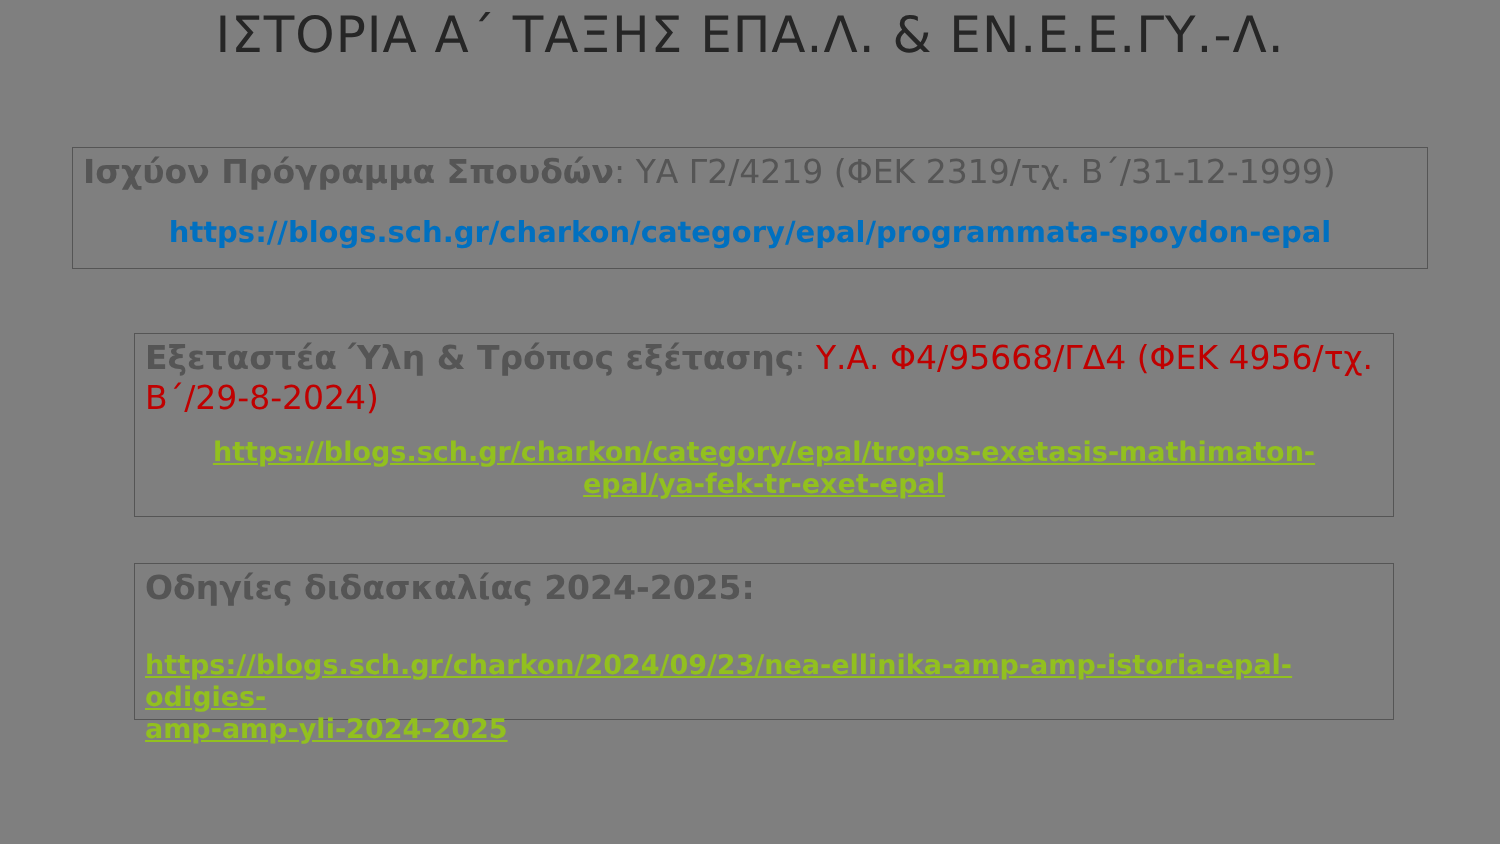ΙΣΤΟΡΙΑ Α΄ ΤΑΞΗΣ ΕΠΑ.Λ. & ΕΝ.Ε.Ε.ΓΥ.-Λ.
Ισχύον Πρόγραμμα Σπουδών: ΥΑ Γ2/4219 (ΦΕΚ 2319/τχ. Β΄/31-12-1999)
https://blogs.sch.gr/charkon/category/epal/programmata-spoydon-epal
Εξεταστέα Ύλη & Τρόπος εξέτασης: Υ.Α. Φ4/95668/ΓΔ4 (ΦΕΚ 4956/τχ. Β΄/29-8-2024)
https://blogs.sch.gr/charkon/category/epal/tropos-exetasis-mathimaton-
epal/ya-fek-tr-exet-epal
Οδηγίες διδασκαλίας 2024-2025:
https://blogs.sch.gr/charkon/2024/09/23/nea-ellinika-amp-amp-istoria-epal-odigies-
amp-amp-yli-2024-2025